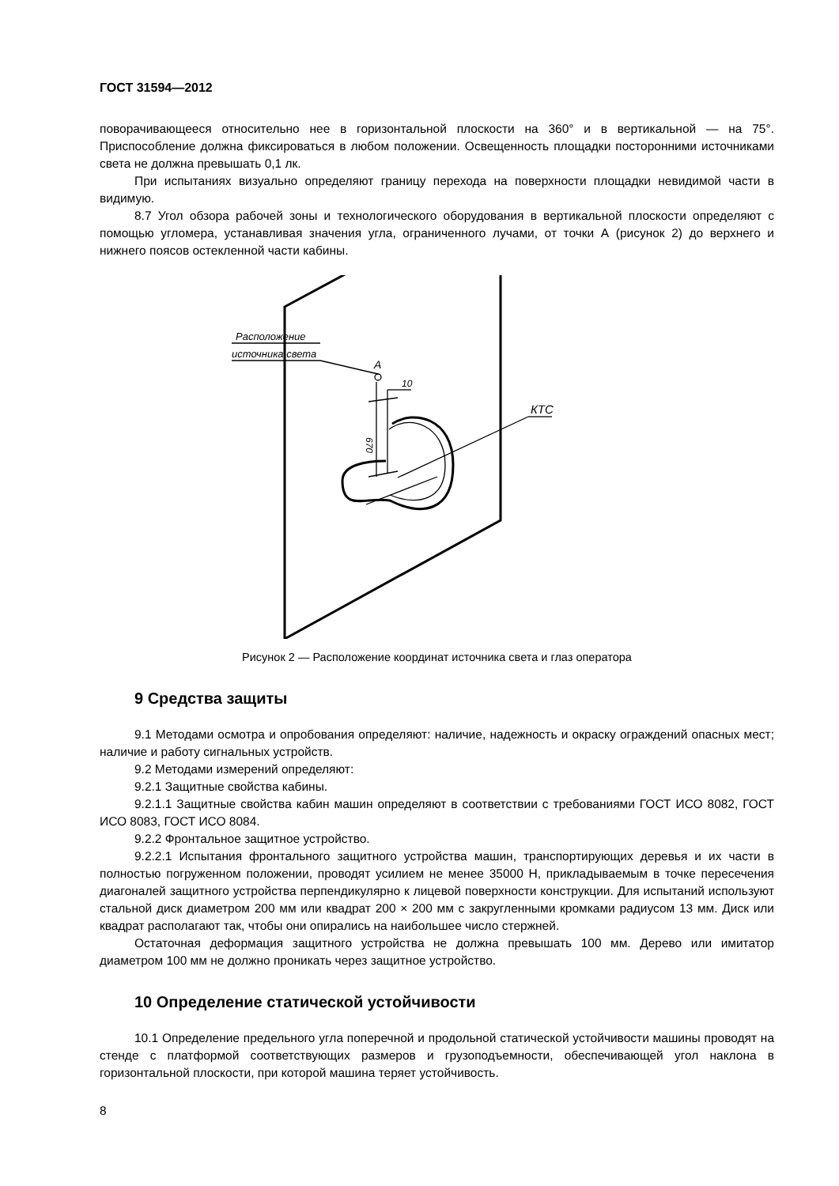ГОСТ 31594—2012
поворачивающееся относительно нее в горизонтальной плоскости на 360° и в вертикальной — на 75°. Приспособление должна фиксироваться в любом положении. Освещенность площадки посторонними источниками света не должна превышать 0,1 лк.
При испытаниях визуально определяют границу перехода на поверхности площадки невидимой части в видимую.
8.7 Угол обзора рабочей зоны и технологического оборудования в вертикальной плоскости определяют с помощью угломера, устанавливая значения угла, ограниченного лучами, от точки А (рисунок 2) до верхнего и нижнего поясов остекленной части кабины.
Расположение
источника света
A
10
КТС
670
Рисунок 2 — Расположение координат источника света и глаз оператора
9 Средства защиты
9.1 Методами осмотра и опробования определяют: наличие, надежность и окраску ограждений опасных мест; наличие и работу сигнальных устройств.
9.2 Методами измерений определяют:
9.2.1 Защитные свойства кабины.
9.2.1.1 Защитные свойства кабин машин определяют в соответствии с требованиями ГОСТ ИСО 8082, ГОСТ ИСО 8083, ГОСТ ИСО 8084.
9.2.2 Фронтальное защитное устройство.
9.2.2.1 Испытания фронтального защитного устройства машин, транспортирующих деревья и их части в полностью погруженном положении, проводят усилием не менее 35000 Н, прикладываемым в точке пересечения диагоналей защитного устройства перпендикулярно к лицевой поверхности конструкции. Для испытаний используют стальной диск диаметром 200 мм или квадрат 200 × 200 мм с закругленными кромками радиусом 13 мм. Диск или квадрат располагают так, чтобы они опирались на наибольшее число стержней.
Остаточная деформация защитного устройства не должна превышать 100 мм. Дерево или имитатор диаметром 100 мм не должно проникать через защитное устройство.
10 Определение статической устойчивости
10.1 Определение предельного угла поперечной и продольной статической устойчивости машины проводят на стенде с платформой соответствующих размеров и грузоподъемности, обеспечивающей угол наклона в горизонтальной плоскости, при которой машина теряет устойчивость.
8